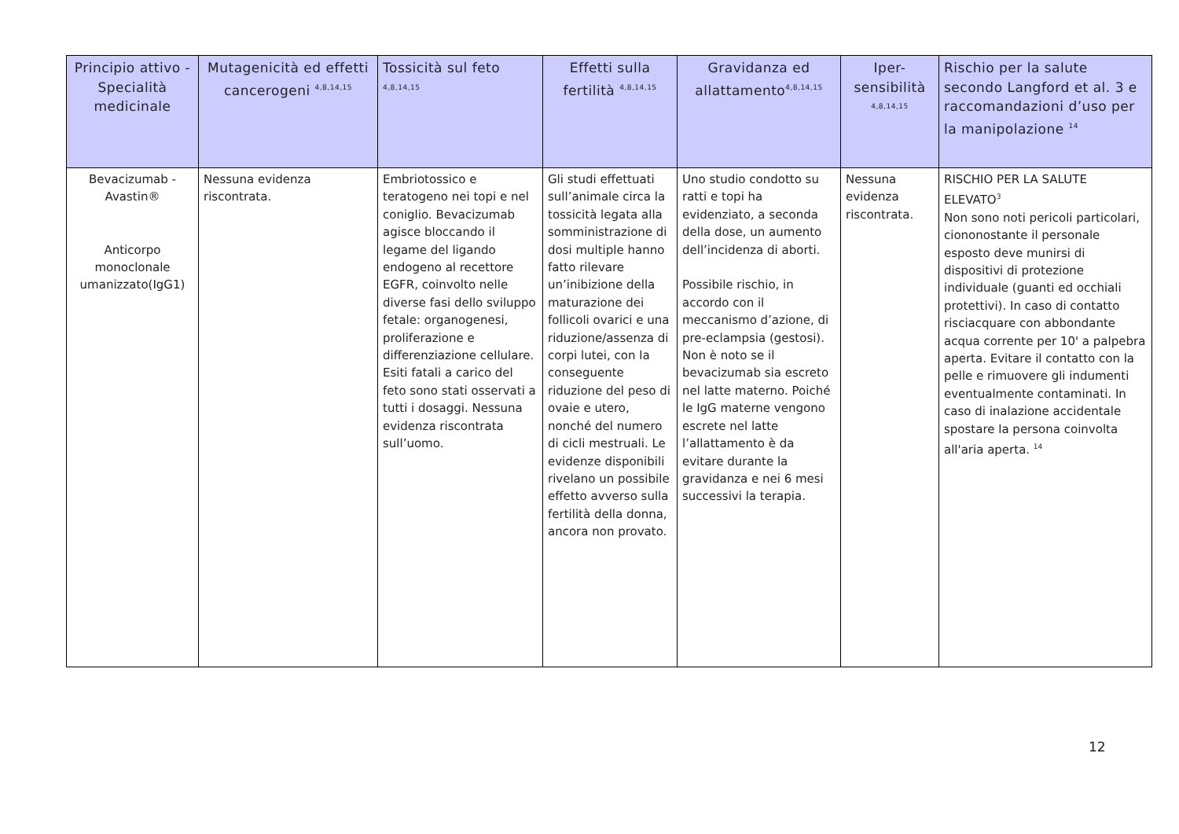| Principio attivo - Specialità medicinale | Mutagenicità ed effetti cancerogeni <sup>4,8,14,15</sup> | Tossicità sul feto <sup>4,8,14,15</sup> | Effetti sulla fertilità <sup>4,8,14,15</sup> | Gravidanza ed allattamento<sup>4,8,14,15</sup> | Iper-sensibilità <sup>4,8,14,15</sup> | Rischio per la salute secondo Langford et al. 3 e raccomandazioni d’uso per la manipolazione <sup>14</sup> |
| --- | --- | --- | --- | --- | --- | --- |
| Bevacizumab - Avastin® Anticorpo monoclonale umanizzato(IgG1) | Nessuna evidenza riscontrata. | Embriotossico e teratogeno nei topi e nel coniglio. Bevacizumab agisce bloccando il legame del ligando endogeno al recettore EGFR, coinvolto nelle diverse fasi dello sviluppo fetale: organogenesi, proliferazione e differenziazione cellulare. Esiti fatali a carico del feto sono stati osservati a tutti i dosaggi. Nessuna evidenza riscontrata sull’uomo. | Gli studi effettuati sull’animale circa la tossicità legata alla somministrazione di dosi multiple hanno fatto rilevare un’inibizione della maturazione dei follicoli ovarici e una riduzione/assenza di corpi lutei, con la conseguente riduzione del peso di ovaie e utero, nonché del numero di cicli mestruali. Le evidenze disponibili rivelano un possibile effetto avverso sulla fertilità della donna, ancora non provato. | Uno studio condotto su ratti e topi ha evidenziato, a seconda della dose, un aumento dell’incidenza di aborti. Possibile rischio, in accordo con il meccanismo d’azione, di pre-eclampsia (gestosi). Non è noto se il bevacizumab sia escreto nel latte materno. Poiché le IgG materne vengono escrete nel latte l’allattamento è da evitare durante la gravidanza e nei 6 mesi successivi la terapia. | Nessuna evidenza riscontrata. | RISCHIO PER LA SALUTE ELEVATO<sup>3</sup> Non sono noti pericoli particolari, ciononostante il personale esposto deve munirsi di dispositivi di protezione individuale (guanti ed occhiali protettivi). In caso di contatto risciacquare con abbondante acqua corrente per 10' a palpebra aperta. Evitare il contatto con la pelle e rimuovere gli indumenti eventualmente contaminati. In caso di inalazione accidentale spostare la persona coinvolta all'aria aperta. <sup>14</sup> |
12